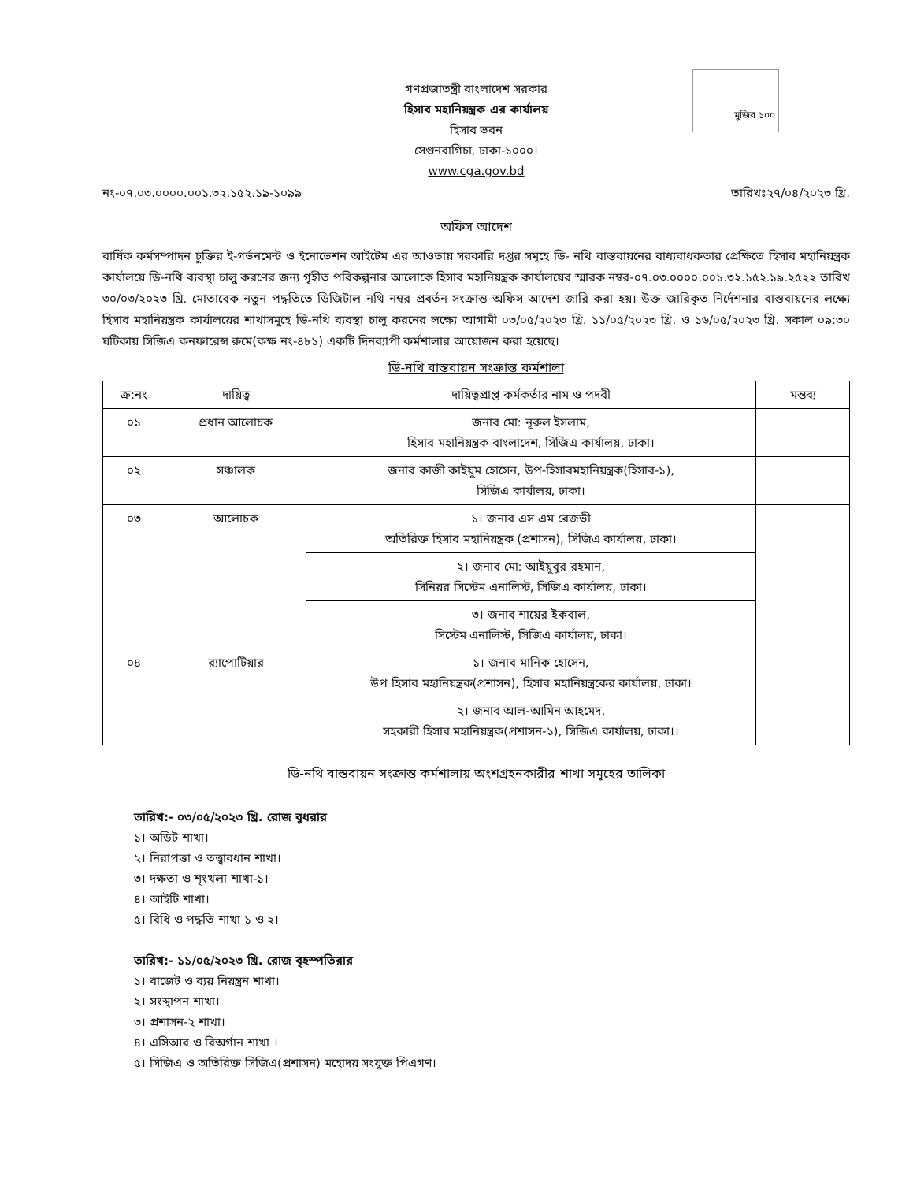মুজিব ১০০
গণপ্রজাতন্ত্রী বাংলাদেশ সরকার
হিসাব মহানিয়ন্ত্রক এর কার্যালয়
হিসাব ভবন
সেগুনবাগিচা, ঢাকা-১০০০।
www.cga.gov.bd
নং-০৭.০৩.০০০০.০০১.৩২.১৫২.১৯-১০৯৯ তারিখঃ২৭/০৪/২০২৩ খ্রি.
অফিস আদেশ
বার্ষিক কর্মসম্পাদন চুক্তির ই-গর্ভনমেন্ট ও ইনোভেশন আইটেম এর আওতায় সরকারি দপ্তর সমূহে ডি- নথি বাস্তবায়নের বাধ্যবাধকতার প্রেক্ষিতে হিসাব মহানিয়ন্ত্রক কার্যালয়ে ডি-নথি ব্যবস্থা চালু করণের জন্য গৃহীত পরিকল্পনার আলোকে হিসাব মহানিয়ন্ত্রক কার্যালয়ের স্মারক নম্বর-০৭.০৩.০০০০.০০১.৩২.১৫২.১৯.২৫২২ তারিখ ৩০/০৩/২০২৩ খ্রি. মোতাবেক নতুন পদ্ধতিতে ডিজিটাল নথি নম্বর প্রবর্তন সংক্রান্ত অফিস আদেশ জারি করা হয়। উক্ত জারিকৃত নির্দেশনার বাস্তবায়নের লক্ষ্যে হিসাব মহানিয়ন্ত্রক কার্যালয়ের শাখাসমূহে ডি-নথি ব্যবস্থা চালু করনের লক্ষ্যে আগামী ০৩/০৫/২০২৩ খ্রি. ১১/০৫/২০২৩ খ্রি. ও ১৬/০৫/২০২৩ খ্রি. সকাল ০৯:৩০ ঘটিকায় সিজিএ কনফারেন্স রুমে(কক্ষ নং-৪৮১) একটি দিনব্যাপী কর্মশালার আয়োজন করা হয়েছে।
ডি-নথি বাস্তবায়ন সংক্রান্ত কর্মশালা
| ক্র:নং | দায়িত্ব | দায়িত্বপ্রাপ্ত কর্মকর্তার নাম ও পদবী | মন্তব্য |
| --- | --- | --- | --- |
| ০১ | প্রধান আলোচক | জনাব মো: নূরুল ইসলাম, হিসাব মহানিয়ন্ত্রক বাংলাদেশ, সিজিএ কার্যালয়, ঢাকা। | |
| ০২ | সঞ্চালক | জনাব কাজী কাইয়ুম হোসেন, উপ-হিসাবমহানিয়ন্ত্রক(হিসাব-১), সিজিএ কার্যালয়, ঢাকা। | |
| ০৩ | আলোচক | ১। জনাব এস এম রেজভী অতিরিক্ত হিসাব মহানিয়ন্ত্রক (প্রশাসন), সিজিএ কার্যালয়, ঢাকা। | |
| | | ২। জনাব মো: আইয়ুবুর রহমান, সিনিয়র সিস্টেম এনালিস্ট, সিজিএ কার্যালয়, ঢাকা। | |
| | | ৩। জনাব শায়ের ইকবাল, সিস্টেম এনালিস্ট, সিজিএ কার্যালয়, ঢাকা। | |
| ০৪ | র‍্যাপোটিয়ার | ১। জনাব মানিক হোসেন, উপ হিসাব মহানিয়ন্ত্রক(প্রশাসন), হিসাব মহানিয়ন্ত্রকের কার্যালয়, ঢাকা। | |
| | | ২। জনাব আল-আমিন আহমেদ, সহকারী হিসাব মহানিয়ন্ত্রক(প্রশাসন-১), সিজিএ কার্যালয়, ঢাকা।। | |
ডি-নথি বাস্তবায়ন সংক্রান্ত কর্মশালায় অংশগ্রহনকারীর শাখা সমূহের তালিকা
তারিখ:- ০৩/০৫/২০২৩ খ্রি. রোজ বুধরার
১। অডিট শাখা।
২। নিরাপত্তা ও তত্ত্বাবধান শাখা।
৩। দক্ষতা ও শৃংখলা শাখা-১।
৪। আইটি শাখা।
৫। বিধি ও পদ্ধতি শাখা ১ ও ২।
তারিখ:- ১১/০৫/২০২৩ খ্রি. রোজ বৃহস্পতিরার
১। বাজেট ও ব্যয় নিয়ন্ত্রন শাখা।
২। সংস্থাপন শাখা।
৩। প্রশাসন-২ শাখা।
৪। এসিআর ও রিঅর্গান শাখা ।
৫। সিজিএ ও অতিরিক্ত সিজিএ(প্রশাসন) মহোদয় সংযুক্ত পিএগণ।